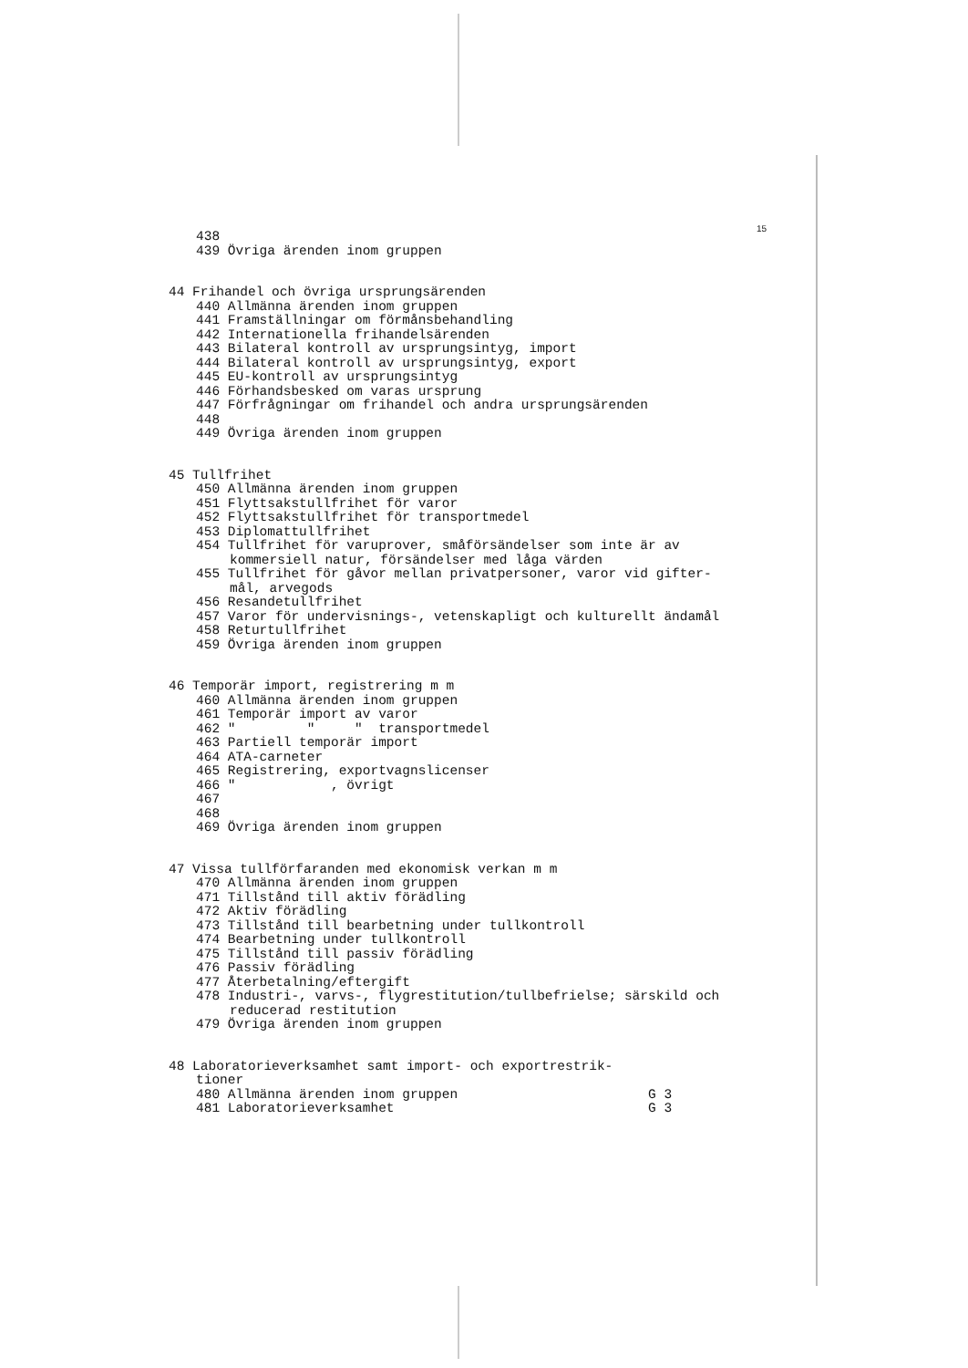15
438 439 Övriga ärenden inom gruppen
44 Frihandel och övriga ursprungsärenden
440 Allmänna ärenden inom gruppen 441 Framställningar om förmånsbehandling 442 Internationella frihandelsärenden 443 Bilateral kontroll av ursprungsintyg, import 444 Bilateral kontroll av ursprungsintyg, export 445 EU-kontroll av ursprungsintyg 446 Förhandsbesked om varas ursprung 447 Förfrågningar om frihandel och andra ursprungsärenden 448 449 Övriga ärenden inom gruppen
45 Tullfrihet
450 Allmänna ärenden inom gruppen 451 Flyttsakstullfrihet för varor 452 Flyttsakstullfrihet för transportmedel 453 Diplomattullfrihet 454 Tullfrihet för varuprover, småförsändelser som inte är av
kommersiell natur, försändelser med låga värden
455 Tullfrihet för gåvor mellan privatpersoner, varor vid gifter-
mål, arvegods
456 Resandetullfrihet 457 Varor för undervisnings-, vetenskapligt och kulturellt ändamål 458 Returtullfrihet 459 Övriga ärenden inom gruppen
46 Temporär import, registrering m m
460 Allmänna ärenden inom gruppen 461 Temporär import av varor 462 " " " transportmedel 463 Partiell temporär import 464 ATA-carneter 465 Registrering, exportvagnslicenser 466 " , övrigt 467 468 469 Övriga ärenden inom gruppen
47 Vissa tullförfaranden med ekonomisk verkan m m
470 Allmänna ärenden inom gruppen 471 Tillstånd till aktiv förädling 472 Aktiv förädling 473 Tillstånd till bearbetning under tullkontroll 474 Bearbetning under tullkontroll 475 Tillstånd till passiv förädling 476 Passiv förädling 477 Återbetalning/eftergift 478 Industri-, varvs-, flygrestitution/tullbefrielse; särskild och
reducerad restitution
479 Övriga ärenden inom gruppen
48 Laboratorieverksamhet samt import- och exportrestrik-
tioner
480 Allmänna ärenden inom gruppen G 3 481 Laboratorieverksamhet G 3